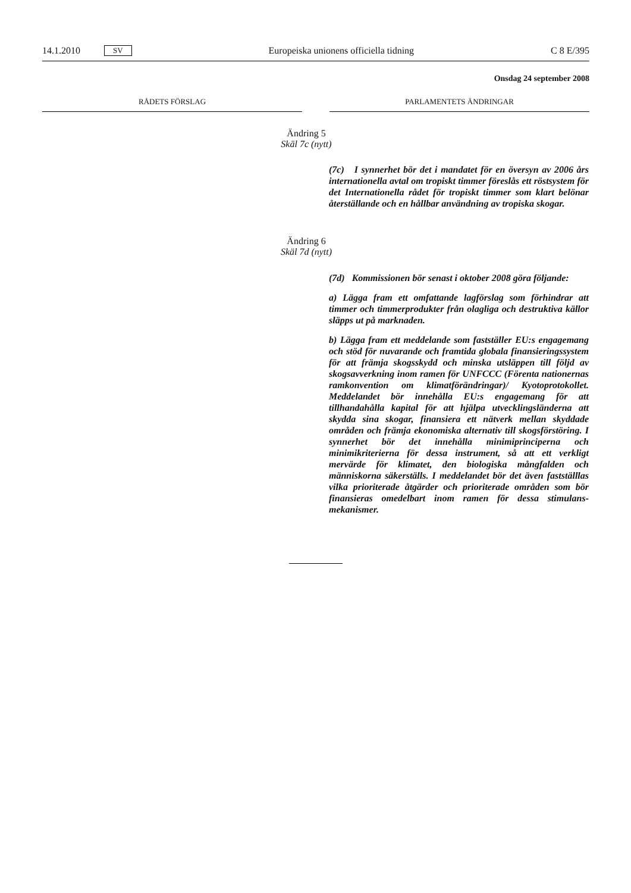14.1.2010 SV Europeiska unionens officiella tidning C 8 E/395
Onsdag 24 september 2008
RÅDETS FÖRSLAG PARLAMENTETS ÄNDRINGAR
Ändring 5
Skäl 7c (nytt)
(7c) I synnerhet bör det i mandatet för en översyn av 2006 års internationella avtal om tropiskt timmer föreslås ett röst­system för det Internationella rådet för tropiskt timmer som klart belönar återställande och en hållbar användning av tro­piska skogar.
Ändring 6
Skäl 7d (nytt)
(7d) Kommissionen bör senast i oktober 2008 göra föl­jande:
a) Lägga fram ett omfattande lagförslag som förhindrar att timmer och timmerprodukter från olagliga och destruktiva källor släpps ut på marknaden.
b) Lägga fram ett meddelande som fastställer EU:s engage­mang och stöd för nuvarande och framtida globala finansie­ringssystem för att främja skogsskydd och minska utsläppen till följd av skogsavverkning inom ramen för UNFCCC (Fö­renta nationernas ramkonvention om klimatförändringar)/ Kyotoprotokollet. Meddelandet bör innehålla EU:s engage­mang för att tillhandahålla kapital för att hjälpa utvecklings­länderna att skydda sina skogar, finansiera ett nätverk mellan skyddade områden och främja ekonomiska alternativ till skogsförstöring. I synnerhet bör det innehålla minimiprinci­perna och minimikriterierna för dessa instrument, så att ett verkligt mervärde för klimatet, den biologiska mångfalden och människorna säkerställs. I meddelandet bör det även fastställ­las vilka prioriterade åtgärder och prioriterade områden som bör finansieras omedelbart inom ramen för dessa stimulans­mekanismer.